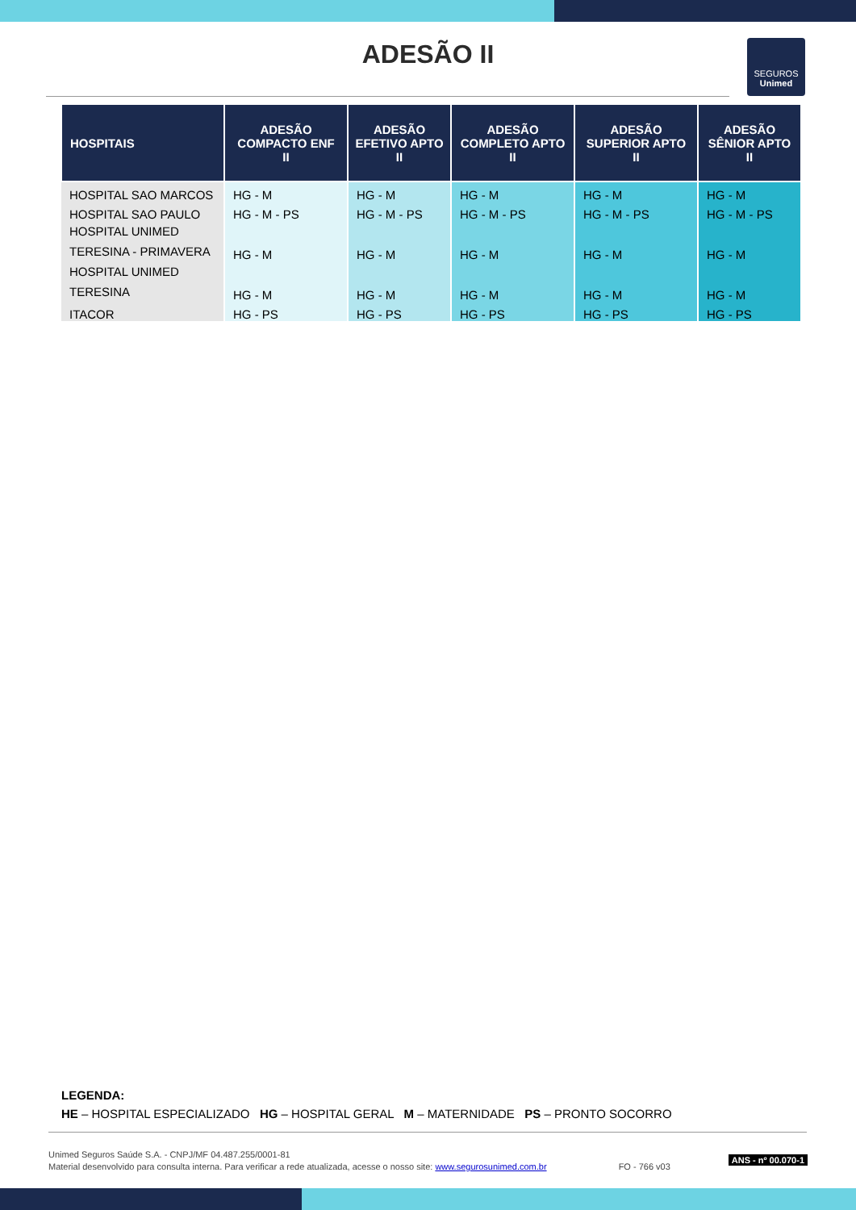ADESÃO II
SEGUROS
Unimed
| HOSPITAIS | ADESÃO COMPACTO ENF II | ADESÃO EFETIVO APTO II | ADESÃO COMPLETO APTO II | ADESÃO SUPERIOR APTO II | ADESÃO SÊNIOR APTO II |
| --- | --- | --- | --- | --- | --- |
| HOSPITAL SAO MARCOS | HG - M | HG - M | HG - M | HG - M | HG - M |
| HOSPITAL SAO PAULO | HG - M - PS | HG - M - PS | HG - M - PS | HG - M - PS | HG - M - PS |
| HOSPITAL UNIMED TERESINA - PRIMAVERA | HG - M | HG - M | HG - M | HG - M | HG - M |
| HOSPITAL UNIMED TERESINA | HG - M | HG - M | HG - M | HG - M | HG - M |
| ITACOR | HG - PS | HG - PS | HG - PS | HG - PS | HG - PS |
LEGENDA:
HE – HOSPITAL ESPECIALIZADO HG – HOSPITAL GERAL M – MATERNIDADE PS – PRONTO SOCORRO
Unimed Seguros Saúde S.A. - CNPJ/MF 04.487.255/0001-81
Material desenvolvido para consulta interna. Para verificar a rede atualizada, acesse o nosso site: www.segurosunimed.com.br FO - 766 v03
ANS - nº 00.070-1